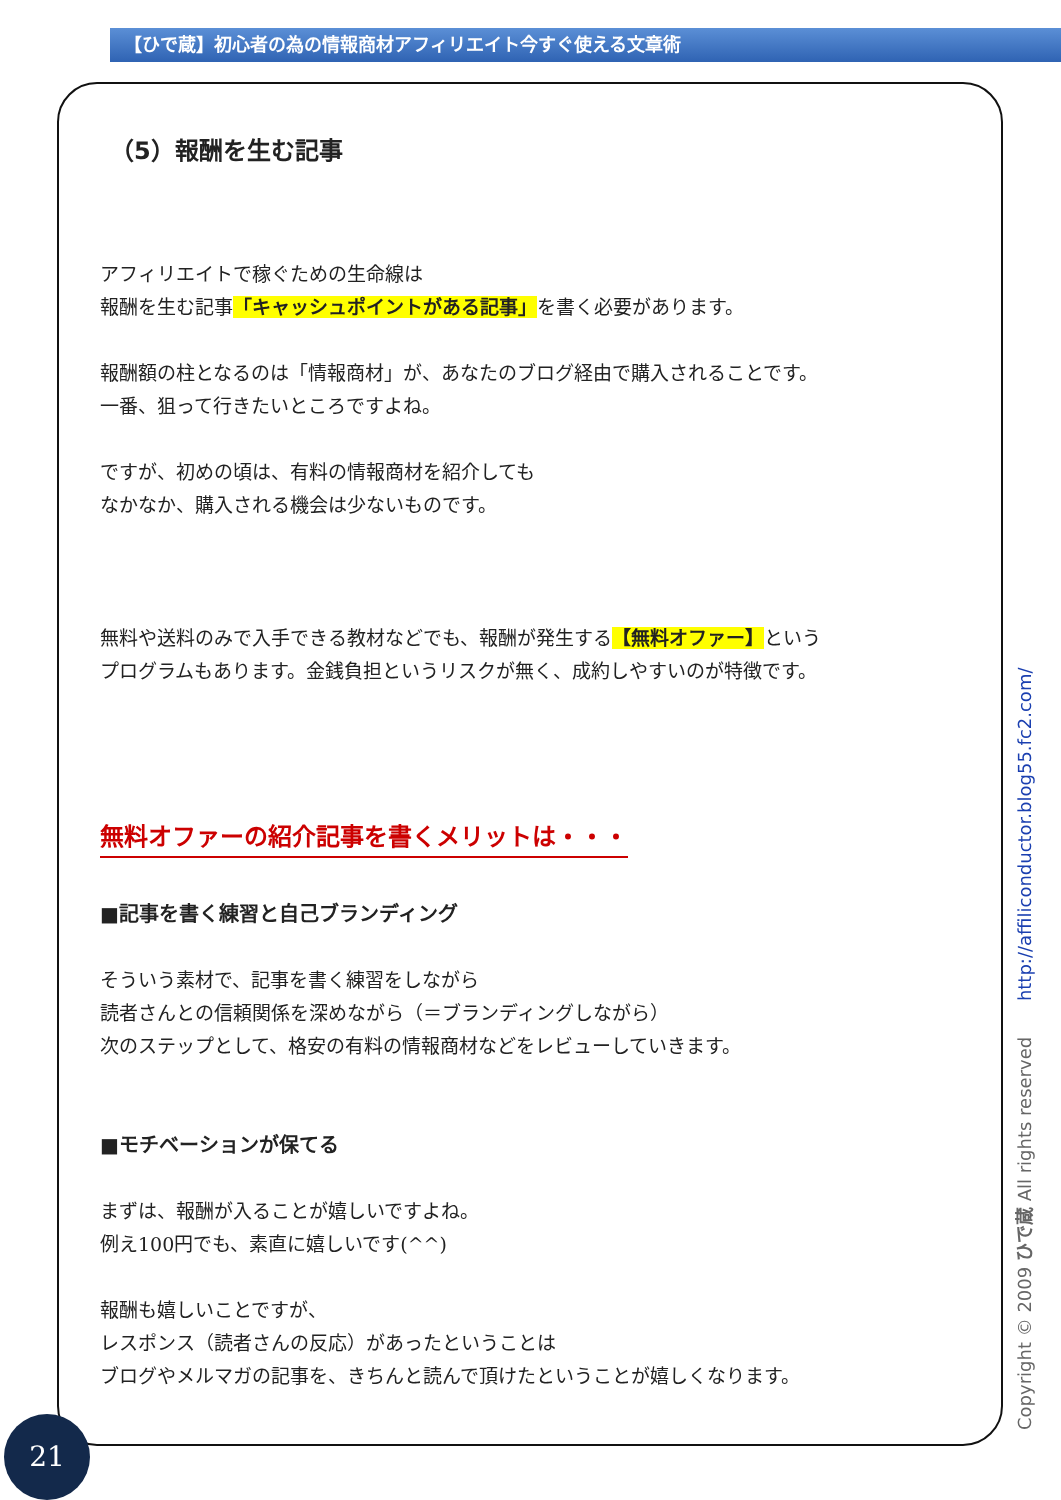【ひで蔵】初心者の為の情報商材アフィリエイト今すぐ使える文章術
（5）報酬を生む記事
アフィリエイトで稼ぐための生命線は
報酬を生む記事「キャッシュポイントがある記事」を書く必要があります。
報酬額の柱となるのは「情報商材」が、あなたのブログ経由で購入されることです。
一番、狙って行きたいところですよね。
ですが、初めの頃は、有料の情報商材を紹介しても
なかなか、購入される機会は少ないものです。
無料や送料のみで入手できる教材などでも、報酬が発生する【無料オファー】という
プログラムもあります。金銭負担というリスクが無く、成約しやすいのが特徴です。
無料オファーの紹介記事を書くメリットは・・・
■記事を書く練習と自己ブランディング
そういう素材で、記事を書く練習をしながら
読者さんとの信頼関係を深めながら（＝ブランディングしながら）
次のステップとして、格安の有料の情報商材などをレビューしていきます。
■モチベーションが保てる
まずは、報酬が入ることが嬉しいですよね。
例え100円でも、素直に嬉しいです(^^)
報酬も嬉しいことですが、
レスポンス（読者さんの反応）があったということは
ブログやメルマガの記事を、きちんと読んで頂けたということが嬉しくなります。
Copyright © 2009 ひで蔵 All rights reserved http://affiliconductor.blog55.fc2.com/
21